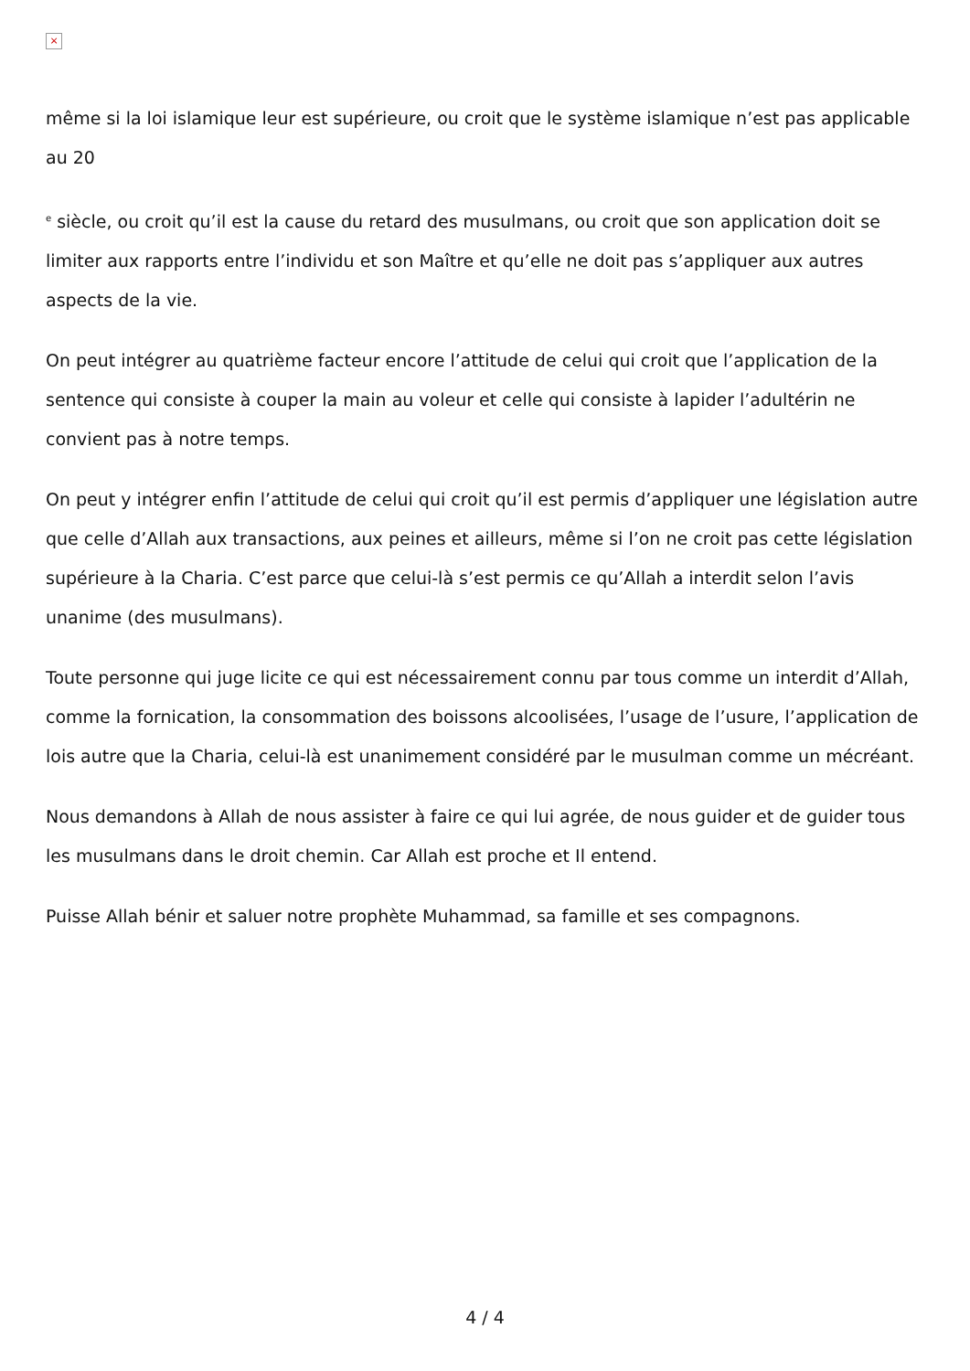×
même si la loi islamique leur est supérieure, ou croit que le système islamique n’est pas applicable au 20
<sup>e</sup> siècle, ou croit qu’il est la cause du retard des musulmans, ou croit que son application doit se limiter aux rapports entre l’individu et son Maître et qu’elle ne doit pas s’appliquer aux autres aspects de la vie.
On peut intégrer au quatrième facteur encore l’attitude de celui qui croit que l’application de la sentence qui consiste à couper la main au voleur et celle qui consiste à lapider l’adultérin ne convient pas à notre temps.
On peut y intégrer enfin l’attitude de celui qui croit qu’il est permis d’appliquer une législation autre que celle d’Allah aux transactions, aux peines et ailleurs, même si l’on ne croit pas cette législation supérieure à la Charia. C’est parce que celui-là s’est permis ce qu’Allah a interdit selon l’avis unanime (des musulmans).
Toute personne qui juge licite ce qui est nécessairement connu par tous comme un interdit d’Allah, comme la fornication, la consommation des boissons alcoolisées, l’usage de l’usure, l’application de lois autre que la Charia, celui-là est unanimement considéré par le musulman comme un mécréant.
Nous demandons à Allah de nous assister à faire ce qui lui agrée, de nous guider et de guider tous les musulmans dans le droit chemin. Car Allah est proche et Il entend.
Puisse Allah bénir et saluer notre prophète Muhammad, sa famille et ses compagnons.
4 / 4